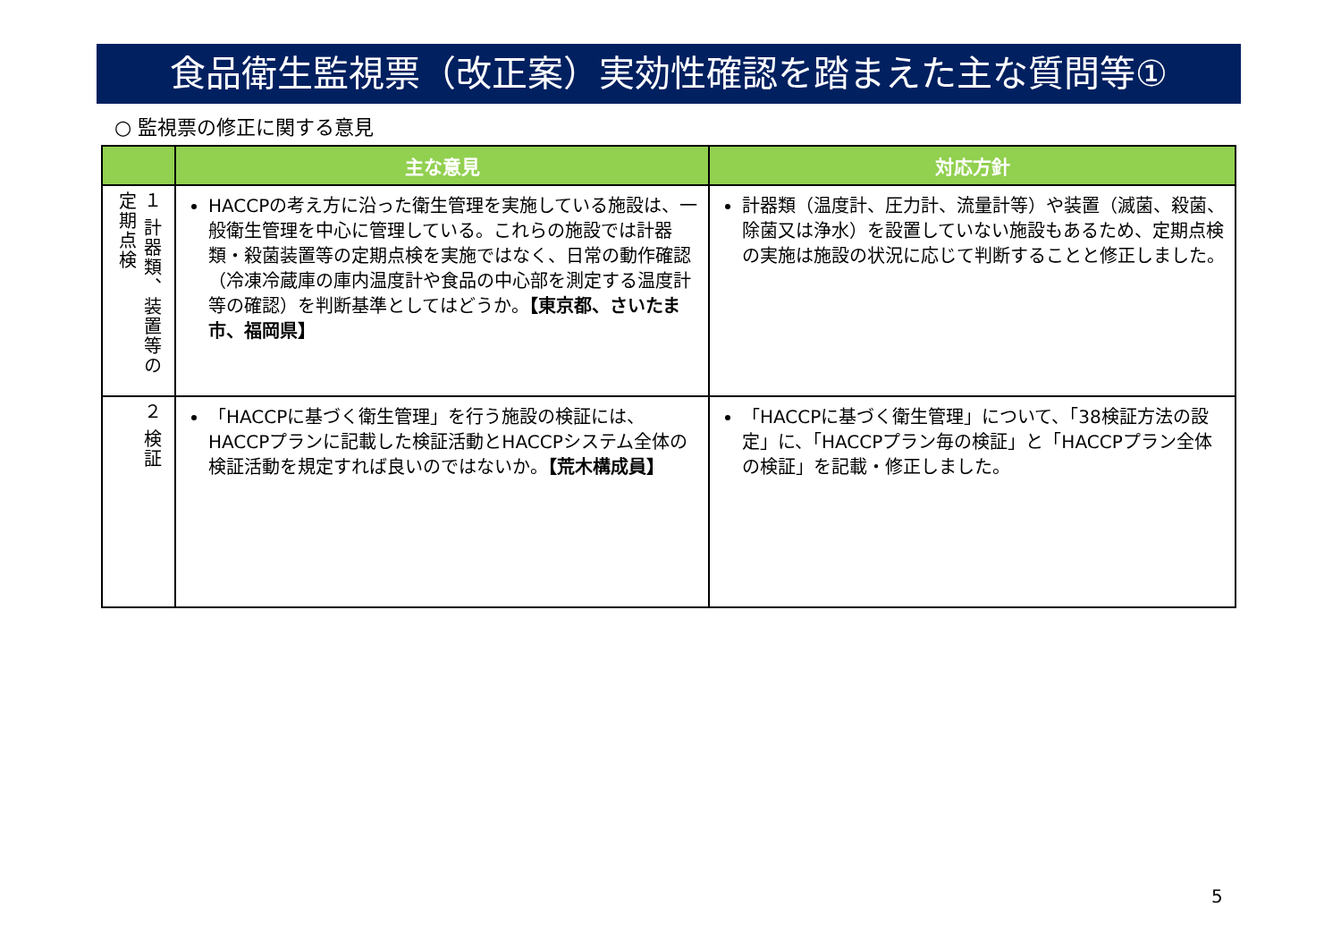食品衛生監視票（改正案）実効性確認を踏まえた主な質問等①
○ 監視票の修正に関する意見
| | 主な意見 | 対応方針 |
| --- | --- | --- |
| １ 計器類、装置等の定期点検 | HACCPの考え方に沿った衛生管理を実施している施設は、一般衛生管理を中心に管理している。これらの施設では計器類・殺菌装置等の定期点検を実施ではなく、日常の動作確認（冷凍冷蔵庫の庫内温度計や食品の中心部を測定する温度計等の確認）を判断基準としてはどうか。 【東京都、さいたま市、福岡県】 | 計器類（温度計、圧力計、流量計等）や装置（滅菌、殺菌、除菌又は浄水）を設置していない施設もあるため、定期点検の実施は施設の状況に応じて判断することと修正しました。 |
| ２ 検証 | 「HACCPに基づく衛生管理」を行う施設の検証には、HACCPプランに記載した検証活動とHACCPシステム全体の検証活動を規定すれば良いのではないか。 【荒木構成員】 | 「HACCPに基づく衛生管理」について、「38検証方法の設定」に、「HACCPプラン毎の検証」と「HACCPプラン全体の検証」を記載・修正しました。 |
5